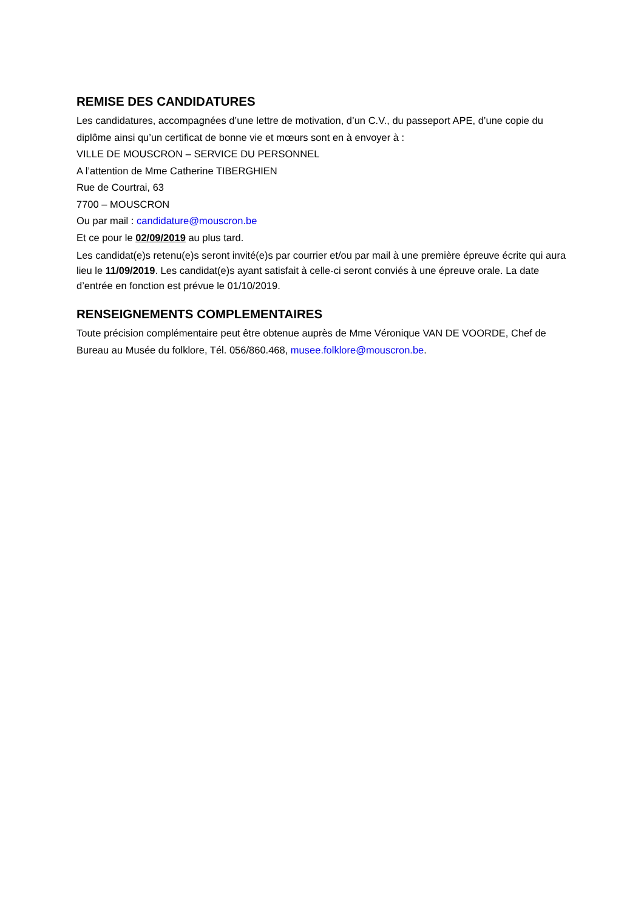REMISE DES CANDIDATURES
Les candidatures, accompagnées d’une lettre de motivation, d’un C.V., du passeport APE, d’une copie du diplôme ainsi qu’un certificat de bonne vie et mœurs sont en à envoyer à :
VILLE DE MOUSCRON – SERVICE DU PERSONNEL
A l’attention de Mme Catherine TIBERGHIEN
Rue de Courtrai, 63
7700 – MOUSCRON
Ou par mail : candidature@mouscron.be
Et ce pour le 02/09/2019 au plus tard.
Les candidat(e)s retenu(e)s seront invité(e)s par courrier et/ou par mail à une première épreuve écrite qui aura lieu le 11/09/2019. Les candidat(e)s ayant satisfait à celle-ci seront conviés à une épreuve orale. La date d’entrée en fonction est prévue le 01/10/2019.
RENSEIGNEMENTS COMPLEMENTAIRES
Toute précision complémentaire peut être obtenue auprès de Mme Véronique VAN DE VOORDE, Chef de Bureau au Musée du folklore, Tél. 056/860.468, musee.folklore@mouscron.be.